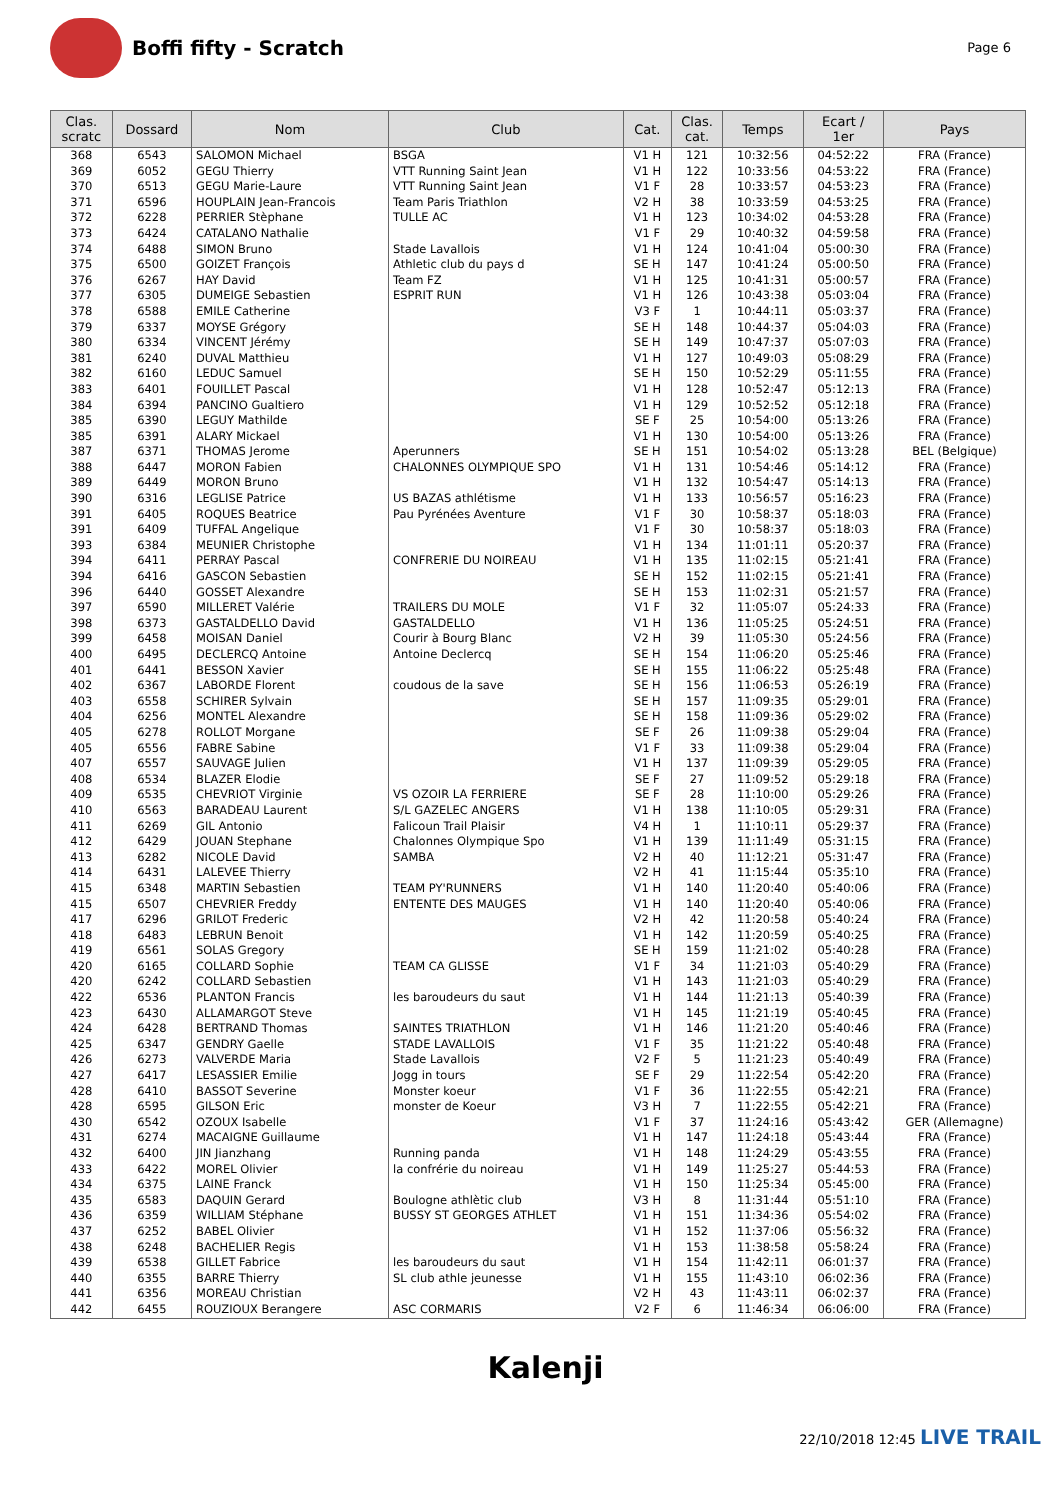Boffi fifty - Scratch
Page 6
| Clas. scratc | Dossard | Nom | Club | Cat. | Clas. cat. | Temps | Ecart / 1er | Pays |
| --- | --- | --- | --- | --- | --- | --- | --- | --- |
| 368 | 6543 | SALOMON Michael | BSGA | V1 H | 121 | 10:32:56 | 04:52:22 | FRA (France) |
| 369 | 6052 | GEGU Thierry | VTT Running Saint Jean | V1 H | 122 | 10:33:56 | 04:53:22 | FRA (France) |
| 370 | 6513 | GEGU Marie-Laure | VTT Running Saint Jean | V1 F | 28 | 10:33:57 | 04:53:23 | FRA (France) |
| 371 | 6596 | HOUPLAIN Jean-Francois | Team Paris Triathlon | V2 H | 38 | 10:33:59 | 04:53:25 | FRA (France) |
| 372 | 6228 | PERRIER Stèphane | TULLE AC | V1 H | 123 | 10:34:02 | 04:53:28 | FRA (France) |
| 373 | 6424 | CATALANO Nathalie | | V1 F | 29 | 10:40:32 | 04:59:58 | FRA (France) |
| 374 | 6488 | SIMON Bruno | Stade Lavallois | V1 H | 124 | 10:41:04 | 05:00:30 | FRA (France) |
| 375 | 6500 | GOIZET François | Athletic club du pays d | SE H | 147 | 10:41:24 | 05:00:50 | FRA (France) |
| 376 | 6267 | HAY David | Team FZ | V1 H | 125 | 10:41:31 | 05:00:57 | FRA (France) |
| 377 | 6305 | DUMEIGE Sebastien | ESPRIT RUN | V1 H | 126 | 10:43:38 | 05:03:04 | FRA (France) |
| 378 | 6588 | EMILE Catherine | | V3 F | 1 | 10:44:11 | 05:03:37 | FRA (France) |
| 379 | 6337 | MOYSE Grégory | | SE H | 148 | 10:44:37 | 05:04:03 | FRA (France) |
| 380 | 6334 | VINCENT Jérémy | | SE H | 149 | 10:47:37 | 05:07:03 | FRA (France) |
| 381 | 6240 | DUVAL Matthieu | | V1 H | 127 | 10:49:03 | 05:08:29 | FRA (France) |
| 382 | 6160 | LEDUC Samuel | | SE H | 150 | 10:52:29 | 05:11:55 | FRA (France) |
| 383 | 6401 | FOUILLET Pascal | | V1 H | 128 | 10:52:47 | 05:12:13 | FRA (France) |
| 384 | 6394 | PANCINO Gualtiero | | V1 H | 129 | 10:52:52 | 05:12:18 | FRA (France) |
| 385 | 6390 | LEGUY Mathilde | | SE F | 25 | 10:54:00 | 05:13:26 | FRA (France) |
| 385 | 6391 | ALARY Mickael | | V1 H | 130 | 10:54:00 | 05:13:26 | FRA (France) |
| 387 | 6371 | THOMAS Jerome | Aperunners | SE H | 151 | 10:54:02 | 05:13:28 | BEL (Belgique) |
| 388 | 6447 | MORON Fabien | CHALONNES OLYMPIQUE SPO | V1 H | 131 | 10:54:46 | 05:14:12 | FRA (France) |
| 389 | 6449 | MORON Bruno | | V1 H | 132 | 10:54:47 | 05:14:13 | FRA (France) |
| 390 | 6316 | LEGLISE Patrice | US BAZAS athlétisme | V1 H | 133 | 10:56:57 | 05:16:23 | FRA (France) |
| 391 | 6405 | ROQUES Beatrice | Pau Pyrénées Aventure | V1 F | 30 | 10:58:37 | 05:18:03 | FRA (France) |
| 391 | 6409 | TUFFAL Angelique | | V1 F | 30 | 10:58:37 | 05:18:03 | FRA (France) |
| 393 | 6384 | MEUNIER Christophe | | V1 H | 134 | 11:01:11 | 05:20:37 | FRA (France) |
| 394 | 6411 | PERRAY Pascal | CONFRERIE DU NOIREAU | V1 H | 135 | 11:02:15 | 05:21:41 | FRA (France) |
| 394 | 6416 | GASCON Sebastien | | SE H | 152 | 11:02:15 | 05:21:41 | FRA (France) |
| 396 | 6440 | GOSSET Alexandre | | SE H | 153 | 11:02:31 | 05:21:57 | FRA (France) |
| 397 | 6590 | MILLERET Valérie | TRAILERS DU MOLE | V1 F | 32 | 11:05:07 | 05:24:33 | FRA (France) |
| 398 | 6373 | GASTALDELLO David | GASTALDELLO | V1 H | 136 | 11:05:25 | 05:24:51 | FRA (France) |
| 399 | 6458 | MOISAN Daniel | Courir à Bourg Blanc | V2 H | 39 | 11:05:30 | 05:24:56 | FRA (France) |
| 400 | 6495 | DECLERCQ Antoine | Antoine Declercq | SE H | 154 | 11:06:20 | 05:25:46 | FRA (France) |
| 401 | 6441 | BESSON Xavier | | SE H | 155 | 11:06:22 | 05:25:48 | FRA (France) |
| 402 | 6367 | LABORDE Florent | coudous de la save | SE H | 156 | 11:06:53 | 05:26:19 | FRA (France) |
| 403 | 6558 | SCHIRER Sylvain | | SE H | 157 | 11:09:35 | 05:29:01 | FRA (France) |
| 404 | 6256 | MONTEL Alexandre | | SE H | 158 | 11:09:36 | 05:29:02 | FRA (France) |
| 405 | 6278 | ROLLOT Morgane | | SE F | 26 | 11:09:38 | 05:29:04 | FRA (France) |
| 405 | 6556 | FABRE Sabine | | V1 F | 33 | 11:09:38 | 05:29:04 | FRA (France) |
| 407 | 6557 | SAUVAGE Julien | | V1 H | 137 | 11:09:39 | 05:29:05 | FRA (France) |
| 408 | 6534 | BLAZER Elodie | | SE F | 27 | 11:09:52 | 05:29:18 | FRA (France) |
| 409 | 6535 | CHEVRIOT Virginie | VS OZOIR LA FERRIERE | SE F | 28 | 11:10:00 | 05:29:26 | FRA (France) |
| 410 | 6563 | BARADEAU Laurent | S/L GAZELEC ANGERS | V1 H | 138 | 11:10:05 | 05:29:31 | FRA (France) |
| 411 | 6269 | GIL Antonio | Falicoun Trail Plaisir | V4 H | 1 | 11:10:11 | 05:29:37 | FRA (France) |
| 412 | 6429 | JOUAN Stephane | Chalonnes Olympique Spo | V1 H | 139 | 11:11:49 | 05:31:15 | FRA (France) |
| 413 | 6282 | NICOLE David | SAMBA | V2 H | 40 | 11:12:21 | 05:31:47 | FRA (France) |
| 414 | 6431 | LALEVEE Thierry | | V2 H | 41 | 11:15:44 | 05:35:10 | FRA (France) |
| 415 | 6348 | MARTIN Sebastien | TEAM PY'RUNNERS | V1 H | 140 | 11:20:40 | 05:40:06 | FRA (France) |
| 415 | 6507 | CHEVRIER Freddy | ENTENTE DES MAUGES | V1 H | 140 | 11:20:40 | 05:40:06 | FRA (France) |
| 417 | 6296 | GRILOT Frederic | | V2 H | 42 | 11:20:58 | 05:40:24 | FRA (France) |
| 418 | 6483 | LEBRUN Benoit | | V1 H | 142 | 11:20:59 | 05:40:25 | FRA (France) |
| 419 | 6561 | SOLAS Gregory | | SE H | 159 | 11:21:02 | 05:40:28 | FRA (France) |
| 420 | 6165 | COLLARD Sophie | TEAM CA GLISSE | V1 F | 34 | 11:21:03 | 05:40:29 | FRA (France) |
| 420 | 6242 | COLLARD Sebastien | | V1 H | 143 | 11:21:03 | 05:40:29 | FRA (France) |
| 422 | 6536 | PLANTON Francis | les baroudeurs du saut | V1 H | 144 | 11:21:13 | 05:40:39 | FRA (France) |
| 423 | 6430 | ALLAMARGOT Steve | | V1 H | 145 | 11:21:19 | 05:40:45 | FRA (France) |
| 424 | 6428 | BERTRAND Thomas | SAINTES TRIATHLON | V1 H | 146 | 11:21:20 | 05:40:46 | FRA (France) |
| 425 | 6347 | GENDRY Gaelle | STADE LAVALLOIS | V1 F | 35 | 11:21:22 | 05:40:48 | FRA (France) |
| 426 | 6273 | VALVERDE Maria | Stade Lavallois | V2 F | 5 | 11:21:23 | 05:40:49 | FRA (France) |
| 427 | 6417 | LESASSIER Emilie | Jogg in tours | SE F | 29 | 11:22:54 | 05:42:20 | FRA (France) |
| 428 | 6410 | BASSOT Severine | Monster koeur | V1 F | 36 | 11:22:55 | 05:42:21 | FRA (France) |
| 428 | 6595 | GILSON Eric | monster de Koeur | V3 H | 7 | 11:22:55 | 05:42:21 | FRA (France) |
| 430 | 6542 | OZOUX Isabelle | | V1 F | 37 | 11:24:16 | 05:43:42 | GER (Allemagne) |
| 431 | 6274 | MACAIGNE Guillaume | | V1 H | 147 | 11:24:18 | 05:43:44 | FRA (France) |
| 432 | 6400 | JIN Jianzhang | Running panda | V1 H | 148 | 11:24:29 | 05:43:55 | FRA (France) |
| 433 | 6422 | MOREL Olivier | la confrérie du noireau | V1 H | 149 | 11:25:27 | 05:44:53 | FRA (France) |
| 434 | 6375 | LAINE Franck | | V1 H | 150 | 11:25:34 | 05:45:00 | FRA (France) |
| 435 | 6583 | DAQUIN Gerard | Boulogne athlètic club | V3 H | 8 | 11:31:44 | 05:51:10 | FRA (France) |
| 436 | 6359 | WILLIAM Stéphane | BUSSY ST GEORGES ATHLET | V1 H | 151 | 11:34:36 | 05:54:02 | FRA (France) |
| 437 | 6252 | BABEL Olivier | | V1 H | 152 | 11:37:06 | 05:56:32 | FRA (France) |
| 438 | 6248 | BACHELIER Regis | | V1 H | 153 | 11:38:58 | 05:58:24 | FRA (France) |
| 439 | 6538 | GILLET Fabrice | les baroudeurs du saut | V1 H | 154 | 11:42:11 | 06:01:37 | FRA (France) |
| 440 | 6355 | BARRE Thierry | SL club athle jeunesse | V1 H | 155 | 11:43:10 | 06:02:36 | FRA (France) |
| 441 | 6356 | MOREAU Christian | | V2 H | 43 | 11:43:11 | 06:02:37 | FRA (France) |
| 442 | 6455 | ROUZIOUX Berangere | ASC CORMARIS | V2 F | 6 | 11:46:34 | 06:06:00 | FRA (France) |
Kalenji
22/10/2018 12:45 LIVE TRAIL